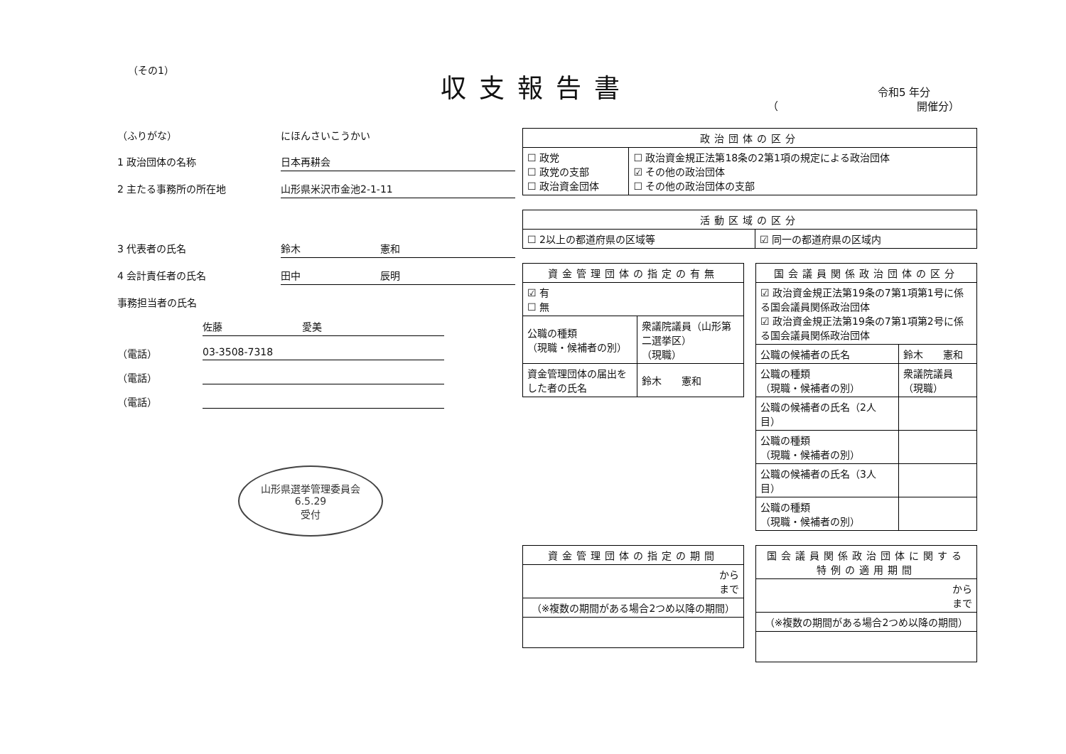（その1） 収支報告書 令和5 年分
（　　　　　　　　　　　　　開催分）
（ふりがな） にほんさいこうかい
1 政治団体の名称 日本再耕会
2 主たる事務所の所在地 山形県米沢市金池2-1-11
3 代表者の氏名 鈴木　　　　　　　　憲和
4 会計責任者の氏名 田中　　　　　　　　辰明
事務担当者の氏名
佐藤　　　　　　　　愛美
（電話） 03-3508-7318
（電話）
（電話）
山形県選挙管理委員会
6.5.29
受付
| 政治団体の区分 | |
| --- | --- |
| ☐ 政党 ☐ 政党の支部 ☐ 政治資金団体 | ☐ 政治資金規正法第18条の2第1項の規定による政治団体 ☑ その他の政治団体 ☐ その他の政治団体の支部 |
| 活動区域の区分 | |
| --- | --- |
| ☐ 2以上の都道府県の区域等 | ☑ 同一の都道府県の区域内 |
| 資金管理団体の指定の有無 | |
| --- | --- |
| ☑ 有 ☐ 無 | |
| 公職の種類 （現職・候補者の別） | 衆議院議員（山形第二選挙区） （現職） |
| 資金管理団体の届出をした者の氏名 | 鈴木 憲和 |
| 国会議員関係政治団体の区分 | |
| --- | --- |
| ☑ 政治資金規正法第19条の7第1項第1号に係る国会議員関係政治団体 ☑ 政治資金規正法第19条の7第1項第2号に係る国会議員関係政治団体 | |
| 公職の候補者の氏名 | 鈴木 憲和 |
| 公職の種類 （現職・候補者の別） | 衆議院議員 （現職） |
| 公職の候補者の氏名（2人目） | |
| 公職の種類 （現職・候補者の別） | |
| 公職の候補者の氏名（3人目） | |
| 公職の種類 （現職・候補者の別） | |
| 資金管理団体の指定の期間 |
| --- |
| から まで |
| （※複数の期間がある場合2つめ以降の期間） |
| 国会議員関係政治団体に関する特例の適用期間 |
| --- |
| から まで |
| （※複数の期間がある場合2つめ以降の期間） |